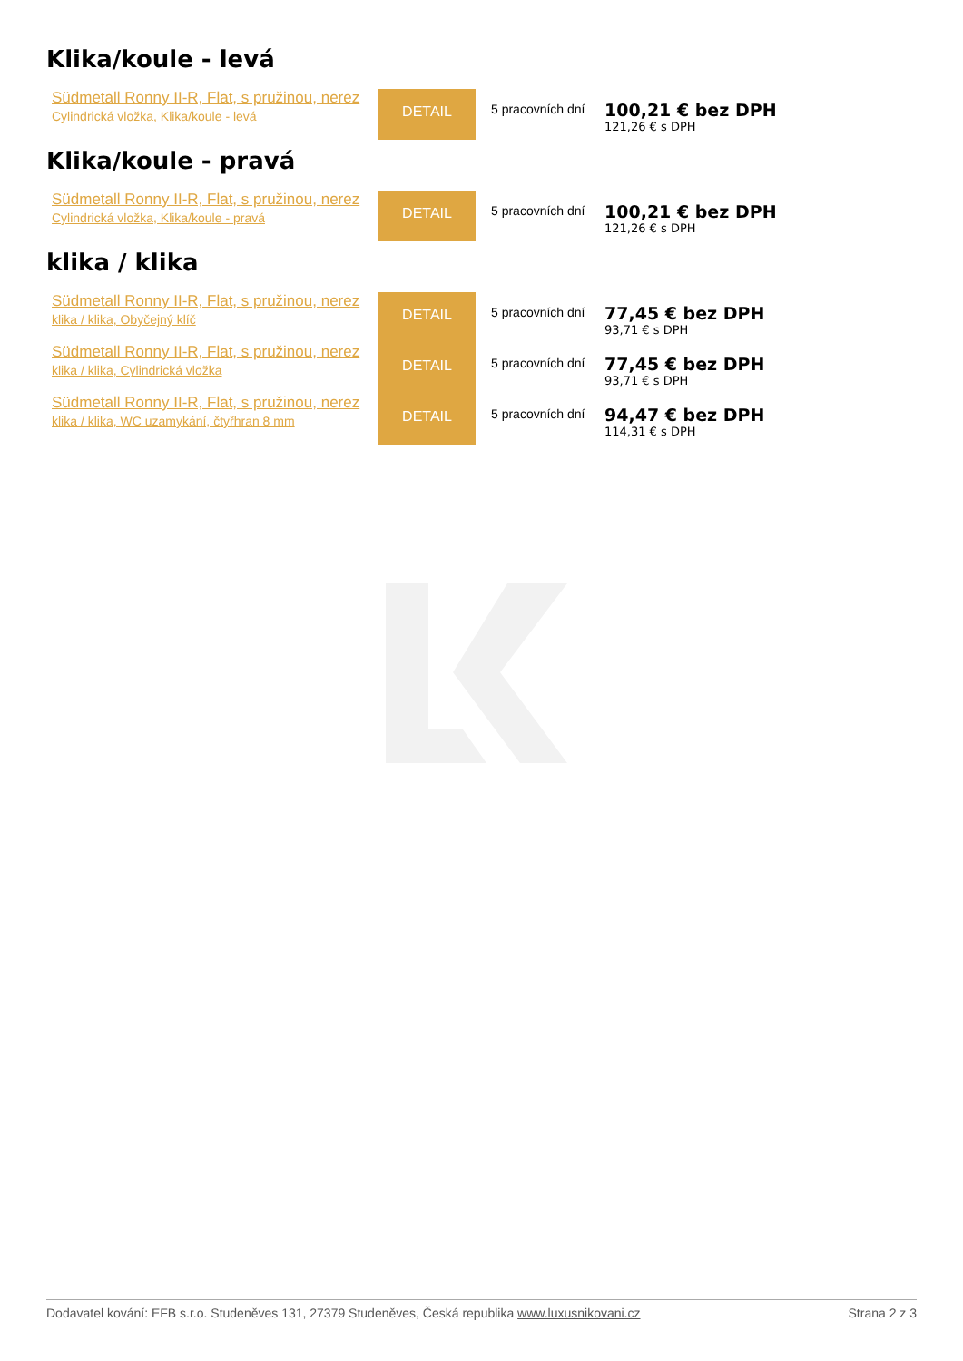Klika/koule - levá
| Südmetall Ronny II-R, Flat, s pružinou, nerez Cylindrická vložka, Klika/koule - levá | DETAIL | 5 pracovních dní | 100,21 € bez DPH 121,26 € s DPH |
Klika/koule - pravá
| Südmetall Ronny II-R, Flat, s pružinou, nerez Cylindrická vložka, Klika/koule - pravá | DETAIL | 5 pracovních dní | 100,21 € bez DPH 121,26 € s DPH |
klika / klika
| Südmetall Ronny II-R, Flat, s pružinou, nerez klika / klika, Obyčejný klíč | DETAIL | 5 pracovních dní | 77,45 € bez DPH 93,71 € s DPH |
| Südmetall Ronny II-R, Flat, s pružinou, nerez klika / klika, Cylindrická vložka | DETAIL | 5 pracovních dní | 77,45 € bez DPH 93,71 € s DPH |
| Südmetall Ronny II-R, Flat, s pružinou, nerez klika / klika, WC uzamykání, čtyřhran 8 mm | DETAIL | 5 pracovních dní | 94,47 € bez DPH 114,31 € s DPH |
Dodavatel kování: EFB s.r.o. Studeněves 131, 27379 Studeněves, Česká republika www.luxusnikovani.cz Strana 2 z 3